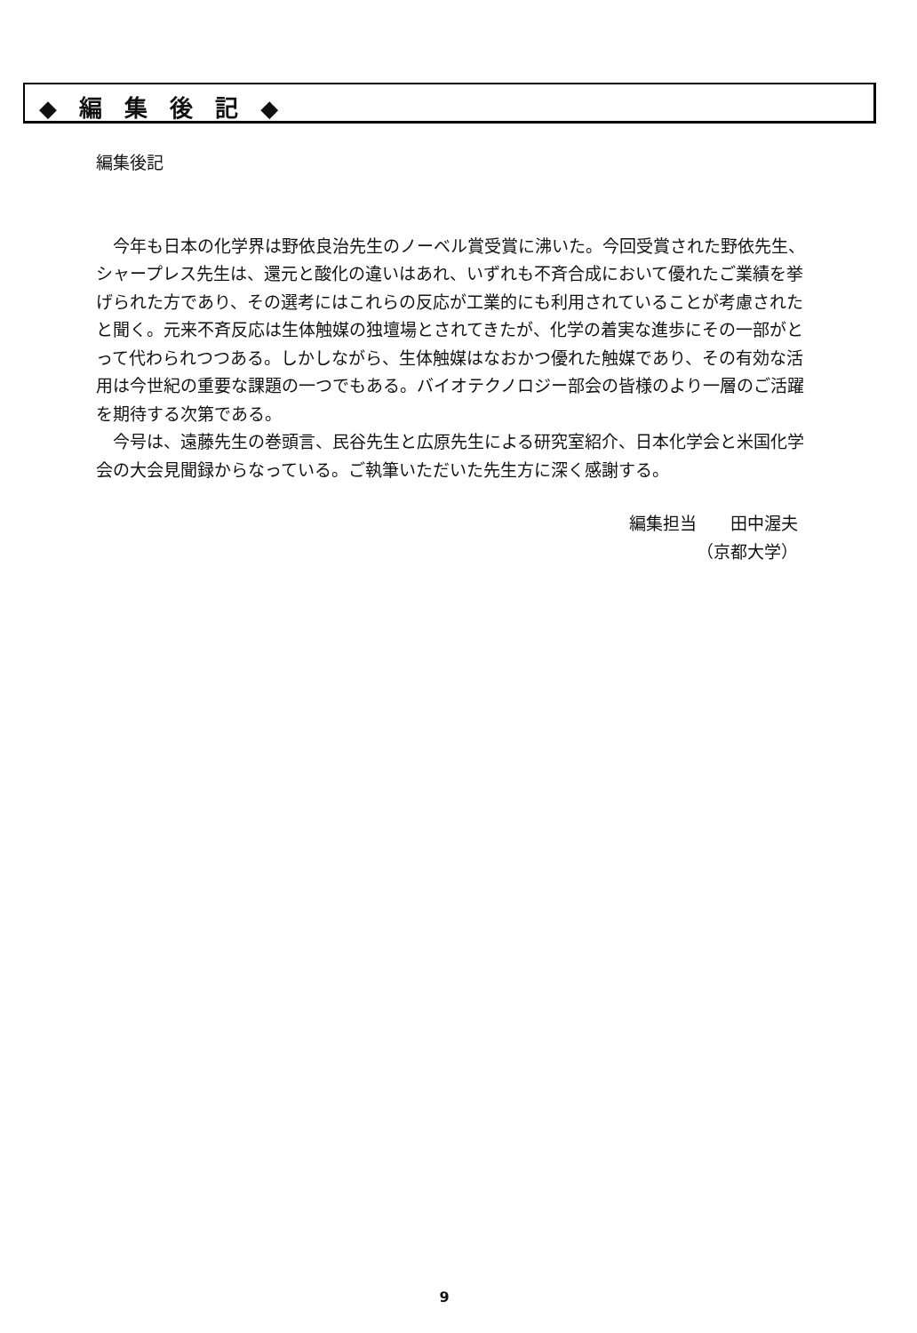◆ 編 集 後 記 ◆
編集後記
今年も日本の化学界は野依良治先生のノーベル賞受賞に沸いた。今回受賞された野依先生、シャープレス先生は、還元と酸化の違いはあれ、いずれも不斉合成において優れたご業績を挙げられた方であり、その選考にはこれらの反応が工業的にも利用されていることが考慮されたと聞く。元来不斉反応は生体触媒の独壇場とされてきたが、化学の着実な進歩にその一部がとって代わられつつある。しかしながら、生体触媒はなおかつ優れた触媒であり、その有効な活用は今世紀の重要な課題の一つでもある。バイオテクノロジー部会の皆様のより一層のご活躍を期待する次第である。
今号は、遠藤先生の巻頭言、民谷先生と広原先生による研究室紹介、日本化学会と米国化学会の大会見聞録からなっている。ご執筆いただいた先生方に深く感謝する。
編集担当　　田中渥夫
（京都大学）
9